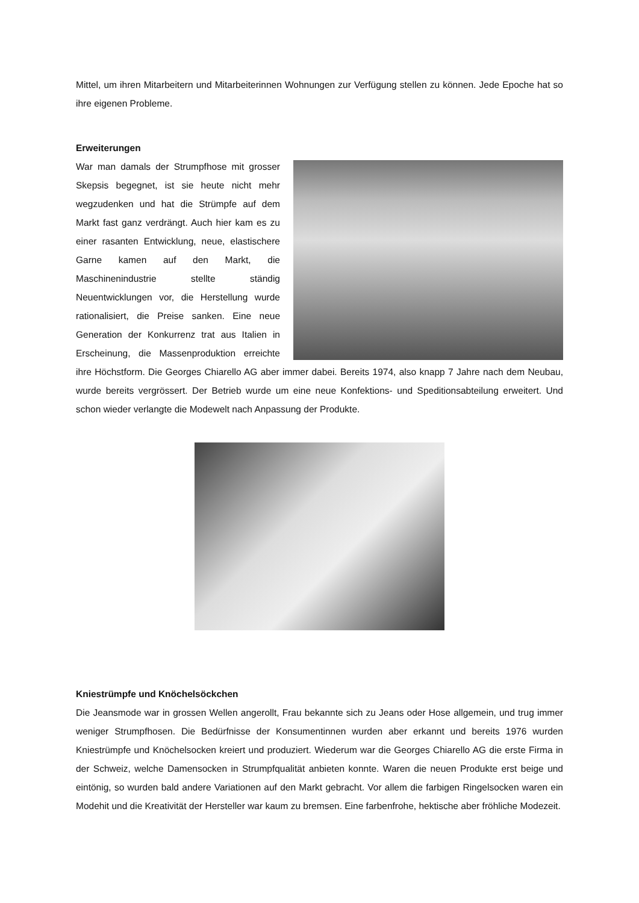Mittel, um ihren Mitarbeitern und Mitarbeiterinnen Wohnungen zur Verfügung stellen zu können. Jede Epoche hat so ihre eigenen Probleme.
Erweiterungen
War man damals der Strumpfhose mit grosser Skepsis begegnet, ist sie heute nicht mehr wegzudenken und hat die Strümpfe auf dem Markt fast ganz verdrängt. Auch hier kam es zu einer rasanten Entwicklung, neue, elastischere Garne kamen auf den Markt, die Maschinenindustrie stellte ständig Neuentwicklungen vor, die Herstellung wurde rationalisiert, die Preise sanken. Eine neue Generation der Konkurrenz trat aus Italien in Erscheinung, die Massenproduktion erreichte ihre Höchstform. Die Georges Chiarello AG aber immer dabei. Bereits 1974, also knapp 7 Jahre nach dem Neubau, wurde bereits vergrössert. Der Betrieb wurde um eine neue Konfektions- und Speditionsabteilung erweitert. Und schon wieder verlangte die Modewelt nach Anpassung der Produkte.
Kniestrümpfe und Knöchelsöckchen
Die Jeansmode war in grossen Wellen angerollt, Frau bekannte sich zu Jeans oder Hose allgemein, und trug immer weniger Strumpfhosen. Die Bedürfnisse der Konsumentinnen wurden aber erkannt und bereits 1976 wurden Kniestrümpfe und Knöchelsocken kreiert und produziert. Wiederum war die Georges Chiarello AG die erste Firma in der Schweiz, welche Damensocken in Strumpfqualität anbieten konnte. Waren die neuen Produkte erst beige und eintönig, so wurden bald andere Variationen auf den Markt gebracht. Vor allem die farbigen Ringelsocken waren ein Modehit und die Kreativität der Hersteller war kaum zu bremsen. Eine farbenfrohe, hektische aber fröhliche Modezeit.